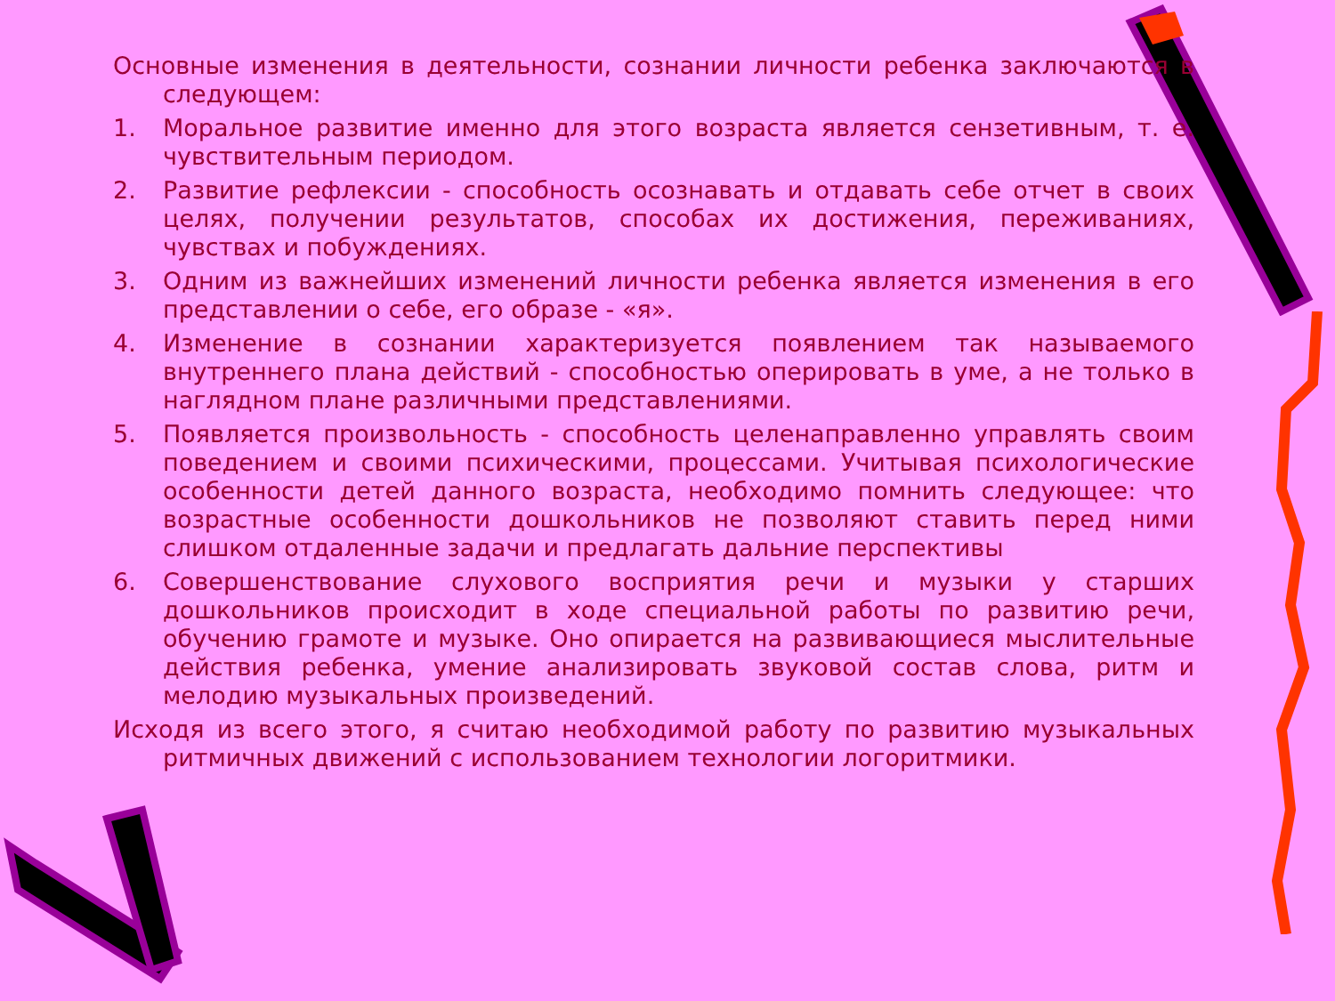Основные изменения в деятельности, сознании личности ребенка заключаются в следующем:
1. Моральное развитие именно для этого возраста является сензетивным, т. е. чувствительным периодом.
2. Развитие рефлексии - способность осознавать и отдавать себе отчет в своих целях, получении результатов, способах их достижения, переживаниях, чувствах и побуждениях.
3. Одним из важнейших изменений личности ребенка является изменения в его представлении о себе, его образе - «я».
4. Изменение в сознании характеризуется появлением так называемого внутреннего плана действий - способностью оперировать в уме, а не только в наглядном плане различными представлениями.
5. Появляется произвольность - способность целенаправленно управлять своим поведением и своими психическими, процессами. Учитывая психологические особенности детей данного возраста, необходимо помнить следующее: что возрастные особенности дошкольников не позволяют ставить перед ними слишком отдаленные задачи и предлагать дальние перспективы
6. Совершенствование слухового восприятия речи и музыки у старших дошкольников происходит в ходе специальной работы по развитию речи, обучению грамоте и музыке. Оно опирается на развивающиеся мыслительные действия ребенка, умение анализировать звуковой состав слова, ритм и мелодию музыкальных произведений.
Исходя из всего этого, я считаю необходимой работу по развитию музыкальных ритмичных движений с использованием технологии логоритмики.